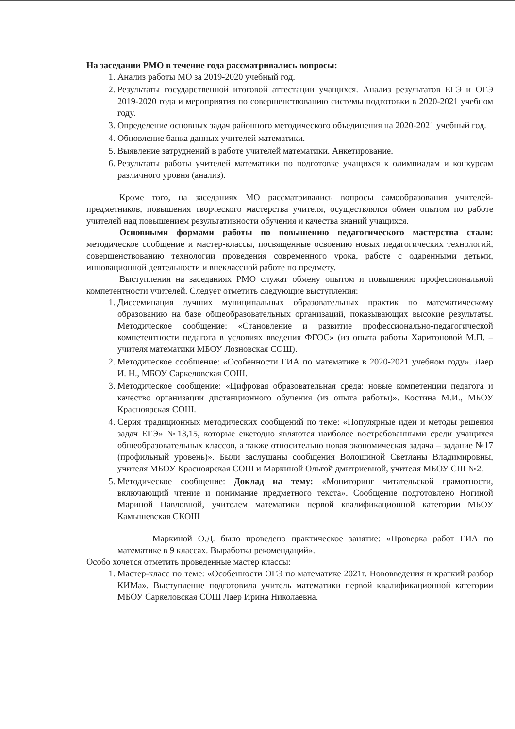На заседании РМО в течение года рассматривались вопросы:
1. Анализ работы МО за 2019-2020 учебный год.
2. Результаты государственной итоговой аттестации учащихся. Анализ результатов ЕГЭ и ОГЭ 2019-2020 года и мероприятия по совершенствованию системы подготовки в 2020-2021 учебном году.
3. Определение основных задач районного методического объединения на 2020-2021 учебный год.
4. Обновление банка данных учителей математики.
5. Выявление затруднений в работе учителей математики. Анкетирование.
6. Результаты работы учителей математики по подготовке учащихся к олимпиадам и конкурсам различного уровня (анализ).
Кроме того, на заседаниях МО рассматривались вопросы самообразования учителей-предметников, повышения творческого мастерства учителя, осуществлялся обмен опытом по работе учителей над повышением результативности обучения и качества знаний учащихся.
Основными формами работы по повышению педагогического мастерства стали: методическое сообщение и мастер-классы, посвященные освоению новых педагогических технологий, совершенствованию технологии проведения современного урока, работе с одаренными детьми, инновационной деятельности и внеклассной работе по предмету.
Выступления на заседаниях РМО служат обмену опытом и повышению профессиональной компетентности учителей. Следует отметить следующие выступления:
1. Диссеминация лучших муниципальных образовательных практик по математическому образованию на базе общеобразовательных организаций, показывающих высокие результаты. Методическое сообщение: «Становление и развитие профессионально-педагогической компетентности педагога в условиях введения ФГОС» (из опыта работы Харитоновой М.П. – учителя математики МБОУ Лозновская СОШ).
2. Методическое сообщение: «Особенности ГИА по математике в 2020-2021 учебном году». Лаер И. Н., МБОУ Саркеловская СОШ.
3. Методическое сообщение: «Цифровая образовательная среда: новые компетенции педагога и качество организации дистанционного обучения (из опыта работы)». Костина М.И., МБОУ Красноярская СОШ.
4. Серия традиционных методических сообщений по теме: «Популярные идеи и методы решения задач ЕГЭ» №13,15, которые ежегодно являются наиболее востребованными среди учащихся общеобразовательных классов, а также относительно новая экономическая задача – задание №17 (профильный уровень)». Были заслушаны сообщения Волошиной Светланы Владимировны, учителя МБОУ Красноярская СОШ и Маркиной Ольгой дмитриевной, учителя МБОУ СШ №2.
5. Методическое сообщение: Доклад на тему: «Мониторинг читательской грамотности, включающий чтение и понимание предметного текста». Сообщение подготовлено Ногиной Мариной Павловной, учителем математики первой квалификационной категории МБОУ Камышевская СКОШ
Маркиной О.Д. было проведено практическое занятие: «Проверка работ ГИА по математике в 9 классах. Выработка рекомендаций».
Особо хочется отметить проведенные мастер классы:
1. Мастер-класс по теме: «Особенности ОГЭ по математике 2021г. Нововведения и краткий разбор КИМа». Выступление подготовила учитель математики первой квалификационной категории МБОУ Саркеловская СОШ Лаер Ирина Николаевна.